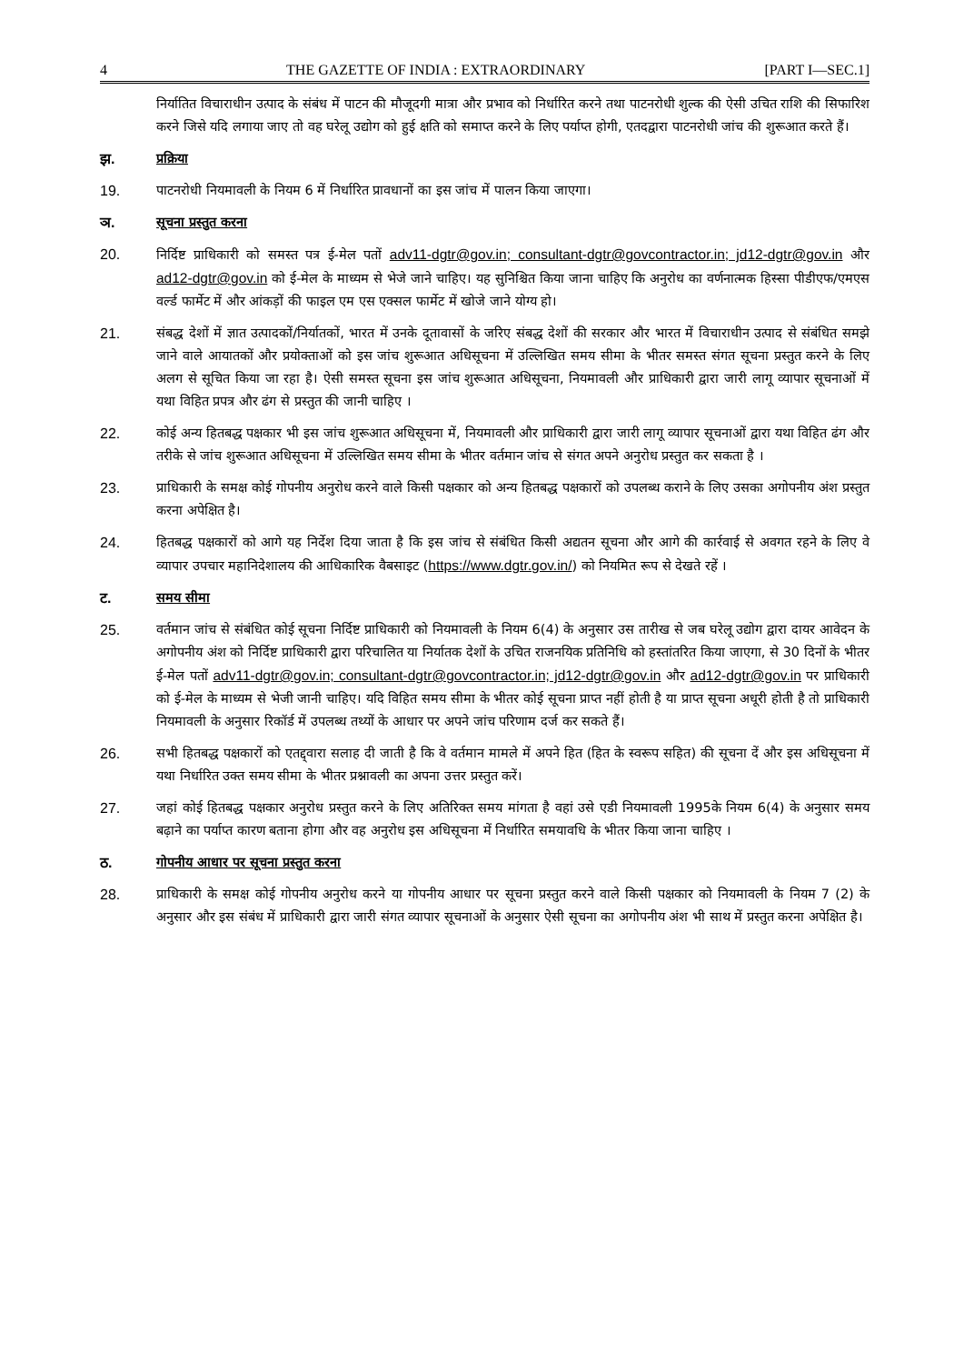4 THE GAZETTE OF INDIA : EXTRAORDINARY [PART I—SEC.1]
निर्यातित विचाराधीन उत्पाद के संबंध में पाटन की मौजूदगी मात्रा और प्रभाव को निर्धारित करने तथा पाटनरोधी शुल्क की ऐसी उचित राशि की सिफारिश करने जिसे यदि लगाया जाए तो वह घरेलू उद्योग को हुई क्षति को समाप्त करने के लिए पर्याप्त होगी, एतदद्वारा पाटनरोधी जांच की शुरूआत करते हैं।
झ. प्रक्रिया
19. पाटनरोधी नियमावली के नियम 6 में निर्धारित प्रावधानों का इस जांच में पालन किया जाएगा।
ञ. सूचना प्रस्तुत करना
20. निर्दिष्ट प्राधिकारी को समस्त पत्र ई-मेल पतों adv11-dgtr@gov.in; consultant-dgtr@govcontractor.in; jd12-dgtr@gov.in और ad12-dgtr@gov.in को ई-मेल के माध्यम से भेजे जाने चाहिए। यह सुनिश्चित किया जाना चाहिए कि अनुरोध का वर्णनात्मक हिस्सा पीडीएफ/एमएस वर्ल्ड फार्मेट में और आंकड़ों की फाइल एम एस एक्सल फार्मेट में खोजे जाने योग्य हो।
21. संबद्ध देशों में ज्ञात उत्पादकों/निर्यातकों, भारत में उनके दूतावासों के जरिए संबद्ध देशों की सरकार और भारत में विचाराधीन उत्पाद से संबंधित समझे जाने वाले आयातकों और प्रयोक्ताओं को इस जांच शुरूआत अधिसूचना में उल्लिखित समय सीमा के भीतर समस्त संगत सूचना प्रस्तुत करने के लिए अलग से सूचित किया जा रहा है। ऐसी समस्त सूचना इस जांच शुरूआत अधिसूचना, नियमावली और प्राधिकारी द्वारा जारी लागू व्यापार सूचनाओं में यथा विहित प्रपत्र और ढंग से प्रस्तुत की जानी चाहिए ।
22. कोई अन्य हितबद्ध पक्षकार भी इस जांच शुरूआत अधिसूचना में, नियमावली और प्राधिकारी द्वारा जारी लागू व्यापार सूचनाओं द्वारा यथा विहित ढंग और तरीके से जांच शुरूआत अधिसूचना में उल्लिखित समय सीमा के भीतर वर्तमान जांच से संगत अपने अनुरोध प्रस्तुत कर सकता है ।
23. प्राधिकारी के समक्ष कोई गोपनीय अनुरोध करने वाले किसी पक्षकार को अन्य हितबद्ध पक्षकारों को उपलब्ध कराने के लिए उसका अगोपनीय अंश प्रस्तुत करना अपेक्षित है।
24. हितबद्ध पक्षकारों को आगे यह निर्देश दिया जाता है कि इस जांच से संबंधित किसी अद्यतन सूचना और आगे की कार्रवाई से अवगत रहने के लिए वे व्यापार उपचार महानिदेशालय की आधिकारिक वैबसाइट (https://www.dgtr.gov.in/) को नियमित रूप से देखते रहें ।
ट. समय सीमा
25. वर्तमान जांच से संबंधित कोई सूचना निर्दिष्ट प्राधिकारी को नियमावली के नियम 6(4) के अनुसार उस तारीख से जब घरेलू उद्योग द्वारा दायर आवेदन के अगोपनीय अंश को निर्दिष्ट प्राधिकारी द्वारा परिचालित या निर्यातक देशों के उचित राजनयिक प्रतिनिधि को हस्तांतरित किया जाएगा, से 30 दिनों के भीतर ई-मेल पतों adv11-dgtr@gov.in; consultant-dgtr@govcontractor.in; jd12-dgtr@gov.in और ad12-dgtr@gov.in पर प्राधिकारी को ई-मेल के माध्यम से भेजी जानी चाहिए। यदि विहित समय सीमा के भीतर कोई सूचना प्राप्त नहीं होती है या प्राप्त सूचना अधूरी होती है तो प्राधिकारी नियमावली के अनुसार रिकॉर्ड में उपलब्ध तथ्यों के आधार पर अपने जांच परिणाम दर्ज कर सकते हैं।
26. सभी हितबद्ध पक्षकारों को एतद्द्वारा सलाह दी जाती है कि वे वर्तमान मामले में अपने हित (हित के स्वरूप सहित) की सूचना दें और इस अधिसूचना में यथा निर्धारित उक्त समय सीमा के भीतर प्रश्नावली का अपना उत्तर प्रस्तुत करें।
27. जहां कोई हितबद्ध पक्षकार अनुरोध प्रस्तुत करने के लिए अतिरिक्त समय मांगता है वहां उसे एडी नियमावली 1995के नियम 6(4) के अनुसार समय बढ़ाने का पर्याप्त कारण बताना होगा और वह अनुरोध इस अधिसूचना में निर्धारित समयावधि के भीतर किया जाना चाहिए ।
ठ. गोपनीय आधार पर सूचना प्रस्तुत करना
28. प्राधिकारी के समक्ष कोई गोपनीय अनुरोध करने या गोपनीय आधार पर सूचना प्रस्तुत करने वाले किसी पक्षकार को नियमावली के नियम 7 (2) के अनुसार और इस संबंध में प्राधिकारी द्वारा जारी संगत व्यापार सूचनाओं के अनुसार ऐसी सूचना का अगोपनीय अंश भी साथ में प्रस्तुत करना अपेक्षित है।